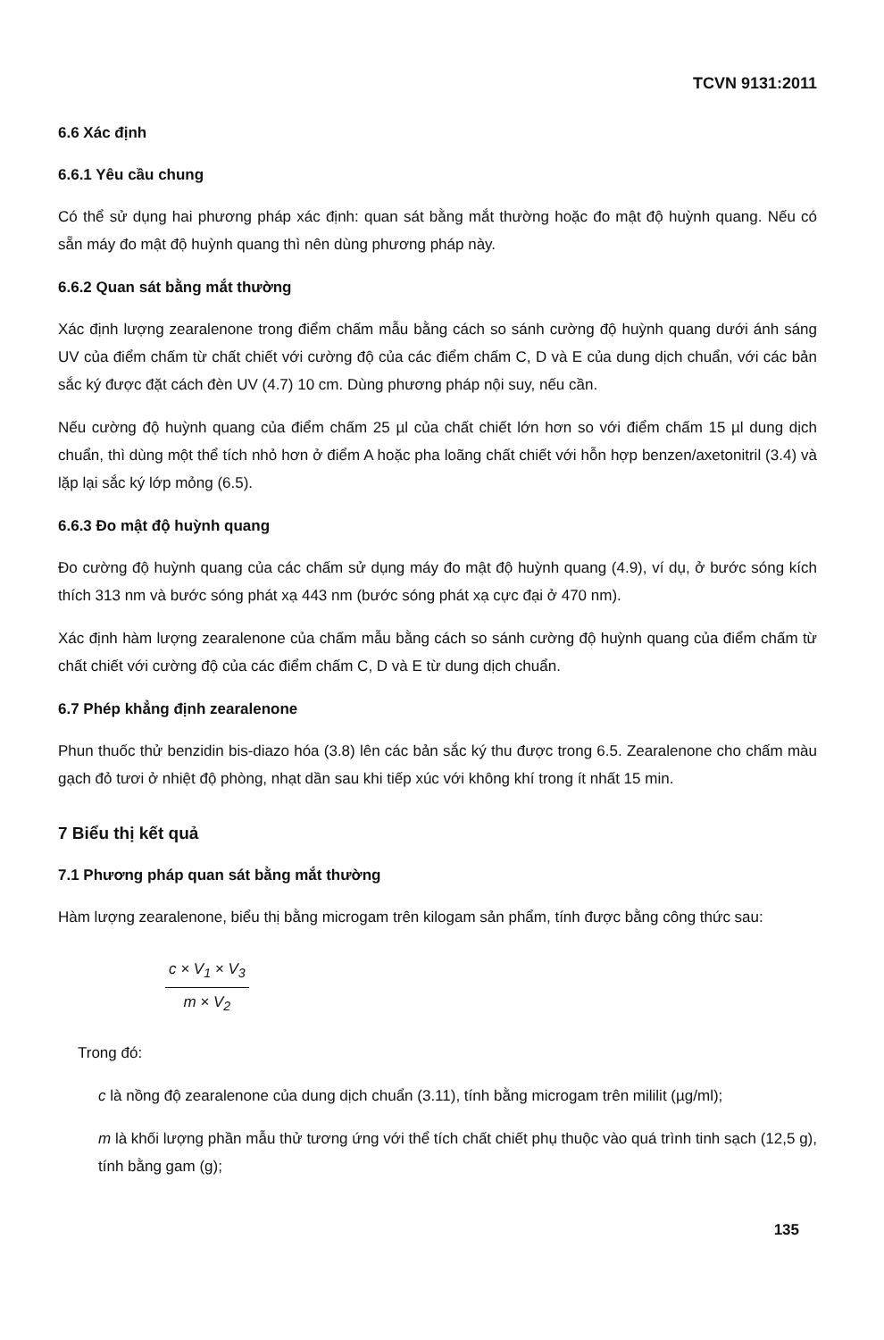TCVN 9131:2011
6.6 Xác định
6.6.1 Yêu cầu chung
Có thể sử dụng hai phương pháp xác định: quan sát bằng mắt thường hoặc đo mật độ huỳnh quang. Nếu có sẵn máy đo mật độ huỳnh quang thì nên dùng phương pháp này.
6.6.2 Quan sát bằng mắt thường
Xác định lượng zearalenone trong điểm chấm mẫu bằng cách so sánh cường độ huỳnh quang dưới ánh sáng UV của điểm chấm từ chất chiết với cường độ của các điểm chấm C, D và E của dung dịch chuẩn, với các bản sắc ký được đặt cách đèn UV (4.7) 10 cm. Dùng phương pháp nội suy, nếu cần.
Nếu cường độ huỳnh quang của điểm chấm 25 µl của chất chiết lớn hơn so với điểm chấm 15 µl dung dịch chuẩn, thì dùng một thể tích nhỏ hơn ở điểm A hoặc pha loãng chất chiết với hỗn hợp benzen/axetonitril (3.4) và lặp lại sắc ký lớp mỏng (6.5).
6.6.3 Đo mật độ huỳnh quang
Đo cường độ huỳnh quang của các chấm sử dụng máy đo mật độ huỳnh quang (4.9), ví dụ, ở bước sóng kích thích 313 nm và bước sóng phát xạ 443 nm (bước sóng phát xạ cực đại ở 470 nm).
Xác định hàm lượng zearalenone của chấm mẫu bằng cách so sánh cường độ huỳnh quang của điểm chấm từ chất chiết với cường độ của các điểm chấm C, D và E từ dung dịch chuẩn.
6.7 Phép khẳng định zearalenone
Phun thuốc thử benzidin bis-diazo hóa (3.8) lên các bản sắc ký thu được trong 6.5. Zearalenone cho chấm màu gạch đỏ tươi ở nhiệt độ phòng, nhạt dần sau khi tiếp xúc với không khí trong ít nhất 15 min.
7 Biểu thị kết quả
7.1 Phương pháp quan sát bằng mắt thường
Hàm lượng zearalenone, biểu thị bằng microgam trên kilogam sản phẩm, tính được bằng công thức sau:
c × V<sub>1</sub> × V<sub>3</sub>
m × V<sub>2</sub>
Trong đó:
c là nồng độ zearalenone của dung dịch chuẩn (3.11), tính bằng microgam trên mililit (µg/ml);
m là khối lượng phần mẫu thử tương ứng với thể tích chất chiết phụ thuộc vào quá trình tinh sạch (12,5 g), tính bằng gam (g);
135